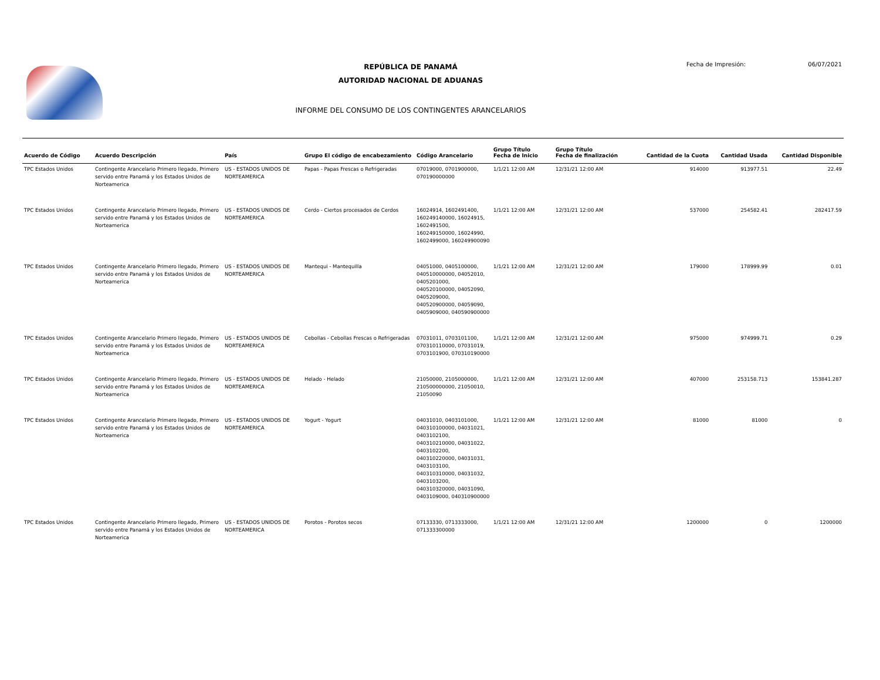REPÚBLICA DE PANAMÁ
AUTORIDAD NACIONAL DE ADUANAS
INFORME DEL CONSUMO DE LOS CONTINGENTES ARANCELARIOS
Fecha de Impresión: 06/07/2021
| Acuerdo de Código | Acuerdo Descripción | País | Grupo El código de encabezamiento | Código Arancelario | Grupo Título Fecha de Inicio | Grupo Título Fecha de finalización | Cantidad de la Cuota | Cantidad Usada | Cantidad Disponible |
| --- | --- | --- | --- | --- | --- | --- | --- | --- | --- |
| TPC Estados Unidos | Contingente Arancelario Primero llegado, Primero servido entre Panamá y los Estados Unidos de Norteamerica | US - ESTADOS UNIDOS DE NORTEAMERICA | Papas - Papas Frescas o Refrigeradas | 07019000, 0701900000, 070190000000 | 1/1/21 12:00 AM | 12/31/21 12:00 AM | 914000 | 913977.51 | 22.49 |
| TPC Estados Unidos | Contingente Arancelario Primero llegado, Primero servido entre Panamá y los Estados Unidos de Norteamerica | US - ESTADOS UNIDOS DE NORTEAMERICA | Cerdo - Ciertos procesados de Cerdos | 16024914, 1602491400, 160249140000, 16024915, 1602491500, 160249150000, 16024990, 1602499000, 160249900090 | 1/1/21 12:00 AM | 12/31/21 12:00 AM | 537000 | 254582.41 | 282417.59 |
| TPC Estados Unidos | Contingente Arancelario Primero llegado, Primero servido entre Panamá y los Estados Unidos de Norteamerica | US - ESTADOS UNIDOS DE NORTEAMERICA | Mantequi - Mantequilla | 04051000, 0405100000, 040510000000, 04052010, 0405201000, 040520100000, 04052090, 0405209000, 040520900000, 04059090, 0405909000, 040590900000 | 1/1/21 12:00 AM | 12/31/21 12:00 AM | 179000 | 178999.99 | 0.01 |
| TPC Estados Unidos | Contingente Arancelario Primero llegado, Primero servido entre Panamá y los Estados Unidos de Norteamerica | US - ESTADOS UNIDOS DE NORTEAMERICA | Cebollas - Cebollas Frescas o Refrigeradas | 07031011, 0703101100, 070310110000, 07031019, 0703101900, 070310190000 | 1/1/21 12:00 AM | 12/31/21 12:00 AM | 975000 | 974999.71 | 0.29 |
| TPC Estados Unidos | Contingente Arancelario Primero llegado, Primero servido entre Panamá y los Estados Unidos de Norteamerica | US - ESTADOS UNIDOS DE NORTEAMERICA | Helado - Helado | 21050000, 2105000000, 210500000000, 21050010, 21050090 | 1/1/21 12:00 AM | 12/31/21 12:00 AM | 407000 | 253158.713 | 153841.287 |
| TPC Estados Unidos | Contingente Arancelario Primero llegado, Primero servido entre Panamá y los Estados Unidos de Norteamerica | US - ESTADOS UNIDOS DE NORTEAMERICA | Yogurt - Yogurt | 04031010, 0403101000, 040310100000, 04031021, 0403102100, 040310210000, 04031022, 0403102200, 040310220000, 04031031, 0403103100, 040310310000, 04031032, 0403103200, 040310320000, 04031090, 0403109000, 040310900000 | 1/1/21 12:00 AM | 12/31/21 12:00 AM | 81000 | 81000 | 0 |
| TPC Estados Unidos | Contingente Arancelario Primero llegado, Primero servido entre Panamá y los Estados Unidos de Norteamerica | US - ESTADOS UNIDOS DE NORTEAMERICA | Porotos - Porotos secos | 07133330, 0713333000, 071333300000 | 1/1/21 12:00 AM | 12/31/21 12:00 AM | 1200000 | 0 | 1200000 |